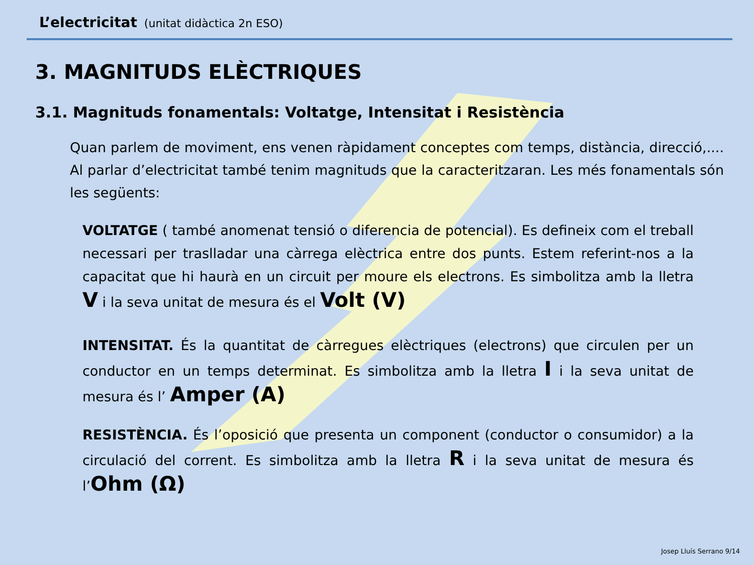L’electricitat (unitat didàctica 2n ESO)
3. MAGNITUDS ELÈCTRIQUES
3.1. Magnituds fonamentals: Voltatge, Intensitat i Resistència
Quan parlem de moviment, ens venen ràpidament conceptes com temps, distància, direcció,.... Al parlar d’electricitat també tenim magnituds que la caracteritzaran. Les més fonamentals són les següents:
VOLTATGE ( també anomenat tensió o diferencia de potencial). Es defineix com el treball necessari per traslladar una càrrega elèctrica entre dos punts. Estem referint-nos a la capacitat que hi haurà en un circuit per moure els electrons. Es simbolitza amb la lletra V i la seva unitat de mesura és el Volt (V)
INTENSITAT. És la quantitat de càrregues elèctriques (electrons) que circulen per un conductor en un temps determinat. Es simbolitza amb la lletra I i la seva unitat de mesura és l’ Amper (A)
RESISTÈNCIA. És l’oposició que presenta un component (conductor o consumidor) a la circulació del corrent. Es simbolitza amb la lletra R i la seva unitat de mesura és l’Ohm (Ω)
Josep Lluís Serrano 9/14